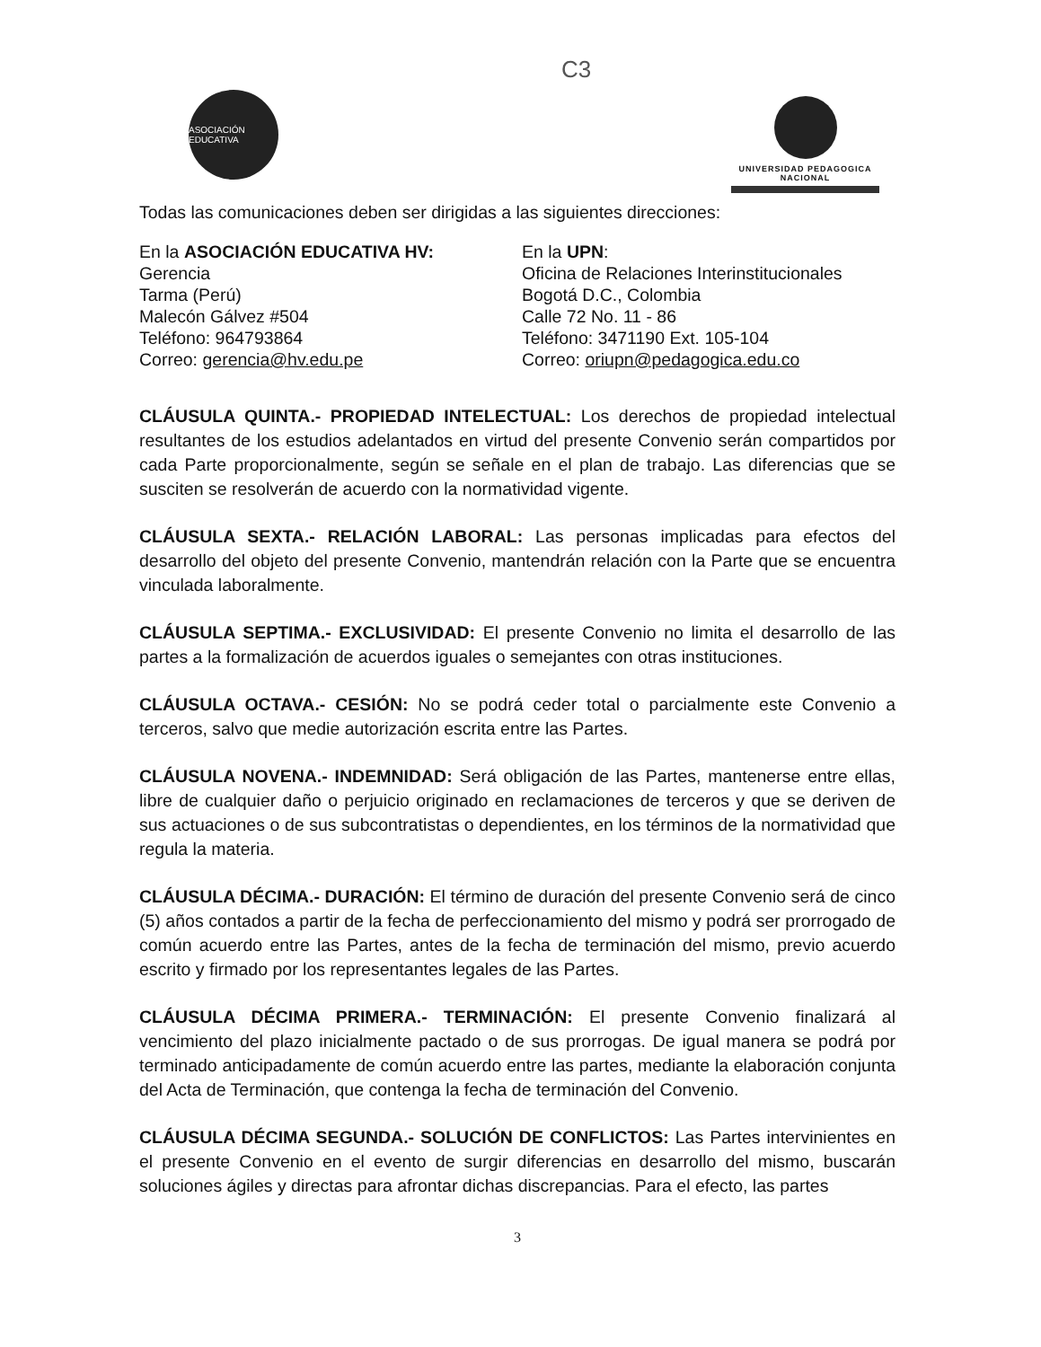C3
ASOCIACIÓN EDUCATIVA
UNIVERSIDAD PEDAGOGICA
NACIONAL
Todas las comunicaciones deben ser dirigidas a las siguientes direcciones:
En la ASOCIACIÓN EDUCATIVA HV:
Gerencia
Tarma (Perú)
Malecón Gálvez #504
Teléfono: 964793864
Correo: gerencia@hv.edu.pe
En la UPN:
Oficina de Relaciones Interinstitucionales
Bogotá D.C., Colombia
Calle 72 No. 11 - 86
Teléfono: 3471190 Ext. 105-104
Correo: oriupn@pedagogica.edu.co
CLÁUSULA QUINTA.- PROPIEDAD INTELECTUAL: Los derechos de propiedad intelectual resultantes de los estudios adelantados en virtud del presente Convenio serán compartidos por cada Parte proporcionalmente, según se señale en el plan de trabajo. Las diferencias que se susciten se resolverán de acuerdo con la normatividad vigente.
CLÁUSULA SEXTA.- RELACIÓN LABORAL: Las personas implicadas para efectos del desarrollo del objeto del presente Convenio, mantendrán relación con la Parte que se encuentra vinculada laboralmente.
CLÁUSULA SEPTIMA.- EXCLUSIVIDAD: El presente Convenio no limita el desarrollo de las partes a la formalización de acuerdos iguales o semejantes con otras instituciones.
CLÁUSULA OCTAVA.- CESIÓN: No se podrá ceder total o parcialmente este Convenio a terceros, salvo que medie autorización escrita entre las Partes.
CLÁUSULA NOVENA.- INDEMNIDAD: Será obligación de las Partes, mantenerse entre ellas, libre de cualquier daño o perjuicio originado en reclamaciones de terceros y que se deriven de sus actuaciones o de sus subcontratistas o dependientes, en los términos de la normatividad que regula la materia.
CLÁUSULA DÉCIMA.- DURACIÓN: El término de duración del presente Convenio será de cinco (5) años contados a partir de la fecha de perfeccionamiento del mismo y podrá ser prorrogado de común acuerdo entre las Partes, antes de la fecha de terminación del mismo, previo acuerdo escrito y firmado por los representantes legales de las Partes.
CLÁUSULA DÉCIMA PRIMERA.- TERMINACIÓN: El presente Convenio finalizará al vencimiento del plazo inicialmente pactado o de sus prorrogas. De igual manera se podrá por terminado anticipadamente de común acuerdo entre las partes, mediante la elaboración conjunta del Acta de Terminación, que contenga la fecha de terminación del Convenio.
CLÁUSULA DÉCIMA SEGUNDA.- SOLUCIÓN DE CONFLICTOS: Las Partes intervinientes en el presente Convenio en el evento de surgir diferencias en desarrollo del mismo, buscarán soluciones ágiles y directas para afrontar dichas discrepancias. Para el efecto, las partes
3